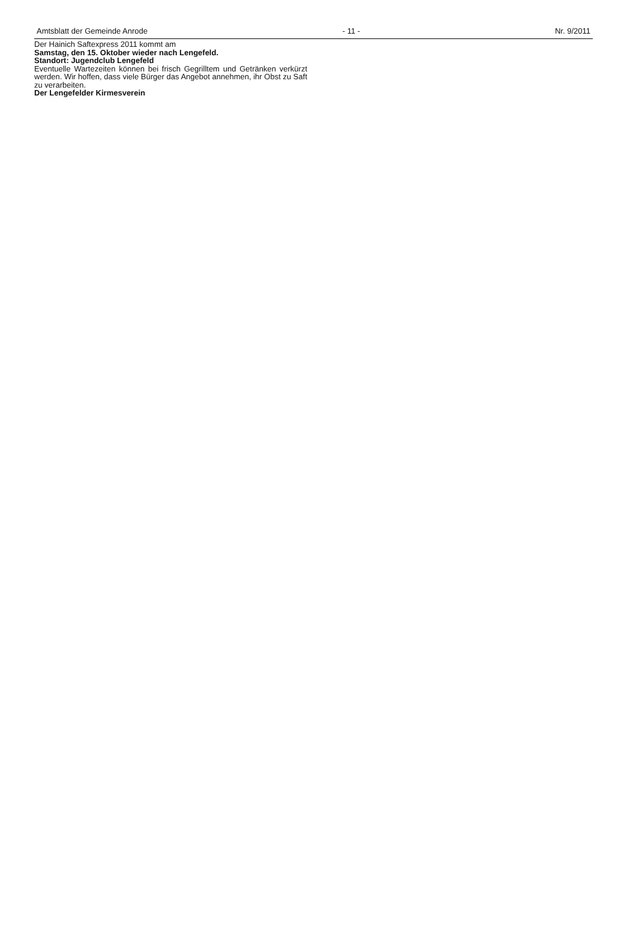Amtsblatt der Gemeinde Anrode - 11 - Nr. 9/2011
Der Hainich Saftexpress 2011 kommt am
Samstag, den 15. Oktober wieder nach Lengefeld.
Standort: Jugendclub Lengefeld
Eventuelle Wartezeiten können bei frisch Gegrilltem und Getränken verkürzt werden. Wir hoffen, dass viele Bürger das Angebot annehmen, ihr Obst zu Saft zu verarbeiten.
Der Lengefelder Kirmesverein